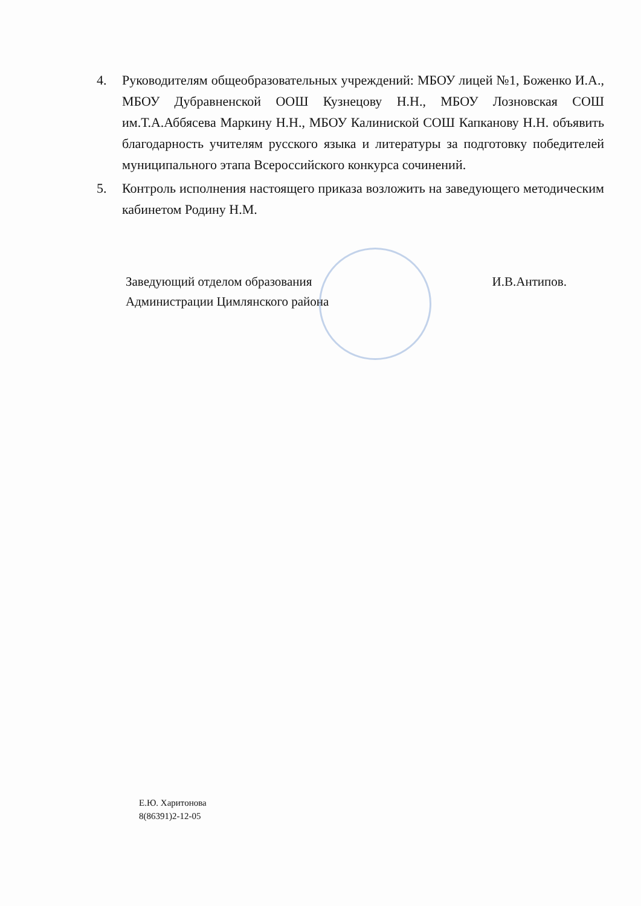4. Руководителям общеобразовательных учреждений: МБОУ лицей №1, Боженко И.А., МБОУ Дубравненской ООШ Кузнецову Н.Н., МБОУ Лозновская СОШ им.Т.А.Аббясева Маркину Н.Н., МБОУ Калиниской СОШ Капканову Н.Н. объявить благодарность учителям русского языка и литературы за подготовку победителей муниципального этапа Всероссийского конкурса сочинений.
5. Контроль исполнения настоящего приказа возложить на заведующего методическим кабинетом Родину Н.М.
Заведующий отделом образования
Администрации Цимлянского района
И.В.Антипов.
Е.Ю. Харитонова
8(86391)2-12-05